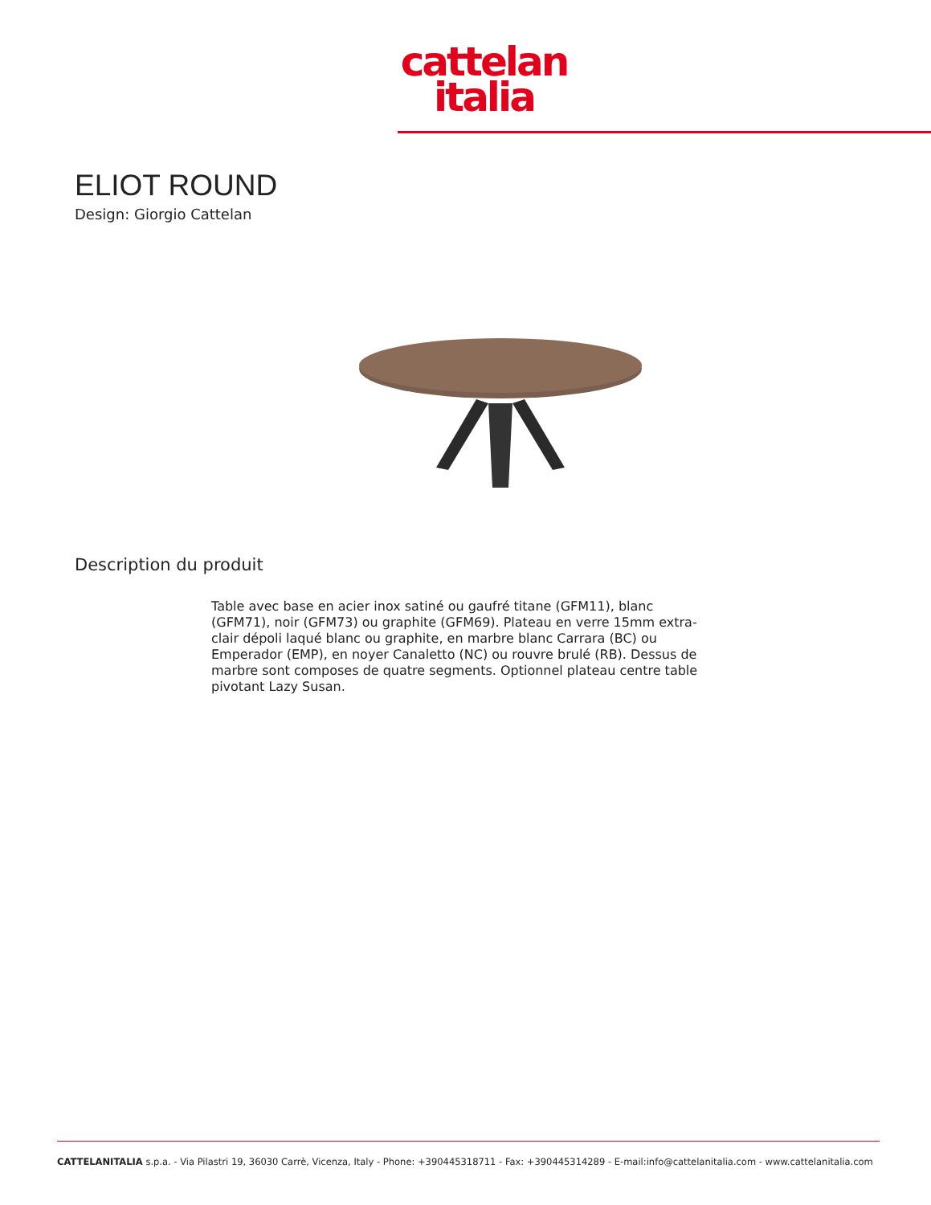cattelan
italia
ELIOT ROUND
Design: Giorgio Cattelan
Description du produit
Table avec base en acier inox satiné ou gaufré titane (GFM11), blanc (GFM71), noir (GFM73) ou graphite (GFM69). Plateau en verre 15mm extra-clair dépoli laqué blanc ou graphite, en marbre blanc Carrara (BC) ou Emperador (EMP), en noyer Canaletto (NC) ou rouvre brulé (RB). Dessus de marbre sont composes de quatre segments. Optionnel plateau centre table pivotant Lazy Susan.
CATTELANITALIA s.p.a. - Via Pilastri 19, 36030 Carrè, Vicenza, Italy - Phone: +390445318711 - Fax: +390445314289 - E-mail:info@cattelanitalia.com - www.cattelanitalia.com